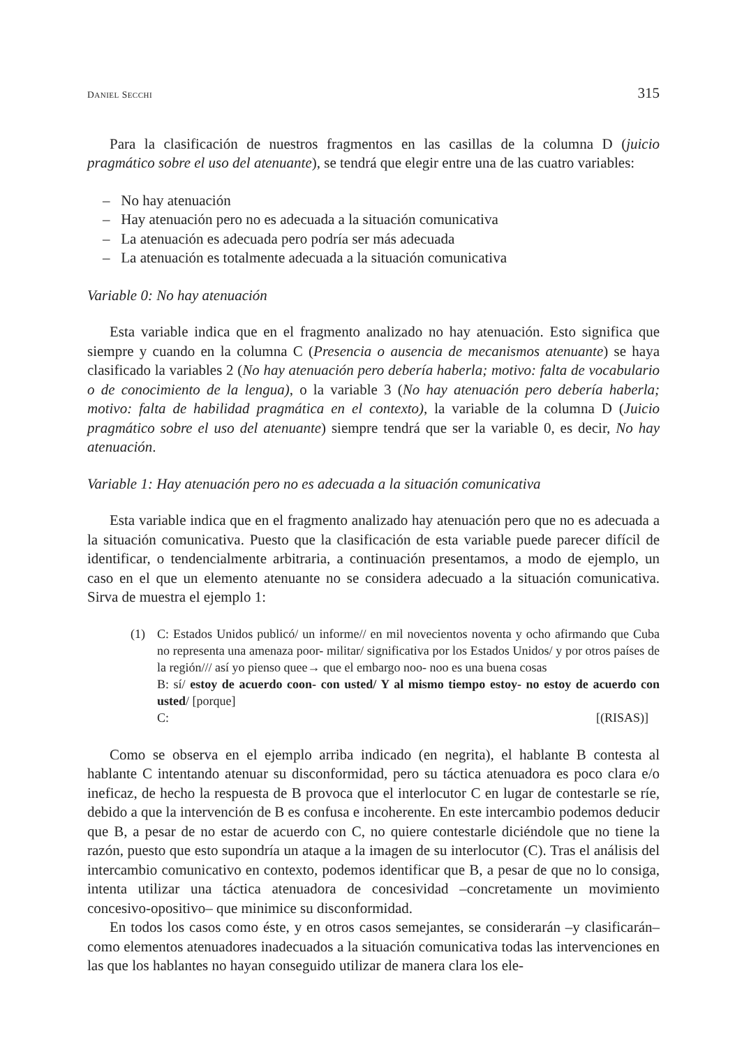DANIEL SECCHI 315
Para la clasificación de nuestros fragmentos en las casillas de la columna D (juicio pragmático sobre el uso del atenuante), se tendrá que elegir entre una de las cuatro variables:
– No hay atenuación
– Hay atenuación pero no es adecuada a la situación comunicativa
– La atenuación es adecuada pero podría ser más adecuada
– La atenuación es totalmente adecuada a la situación comunicativa
Variable 0: No hay atenuación
Esta variable indica que en el fragmento analizado no hay atenuación. Esto significa que siempre y cuando en la columna C (Presencia o ausencia de mecanismos atenuante) se haya clasificado la variables 2 (No hay atenuación pero debería haberla; motivo: falta de vocabulario o de conocimiento de la lengua), o la variable 3 (No hay atenuación pero debería haberla; motivo: falta de habilidad pragmática en el contexto), la variable de la columna D (Juicio pragmático sobre el uso del atenuante) siempre tendrá que ser la variable 0, es decir, No hay atenuación.
Variable 1: Hay atenuación pero no es adecuada a la situación comunicativa
Esta variable indica que en el fragmento analizado hay atenuación pero que no es adecuada a la situación comunicativa. Puesto que la clasificación de esta variable puede parecer difícil de identificar, o tendencialmente arbitraria, a continuación presentamos, a modo de ejemplo, un caso en el que un elemento atenuante no se considera adecuado a la situación comunicativa. Sirva de muestra el ejemplo 1:
(1) C: Estados Unidos publicó/ un informe// en mil novecientos noventa y ocho afirmando que Cuba no representa una amenaza poor- militar/ significativa por los Estados Unidos/ y por otros países de la región/// así yo pienso quee→ que el embargo noo- noo es una buena cosas
B: sí/ estoy de acuerdo coon- con usted/ Y al mismo tiempo estoy- no estoy de acuerdo con usted/ [porque]
C: [(RISAS)]
Como se observa en el ejemplo arriba indicado (en negrita), el hablante B contesta al hablante C intentando atenuar su disconformidad, pero su táctica atenuadora es poco clara e/o ineficaz, de hecho la respuesta de B provoca que el interlocutor C en lugar de contestarle se ríe, debido a que la intervención de B es confusa e incoherente. En este intercambio podemos deducir que B, a pesar de no estar de acuerdo con C, no quiere contestarle diciéndole que no tiene la razón, puesto que esto supondría un ataque a la imagen de su interlocutor (C). Tras el análisis del intercambio comunicativo en contexto, podemos identificar que B, a pesar de que no lo consiga, intenta utilizar una táctica atenuadora de concesividad –concretamente un movimiento concesivo-opositivo– que minimice su disconformidad.
En todos los casos como éste, y en otros casos semejantes, se considerarán –y clasificarán– como elementos atenuadores inadecuados a la situación comunicativa todas las intervenciones en las que los hablantes no hayan conseguido utilizar de manera clara los ele-